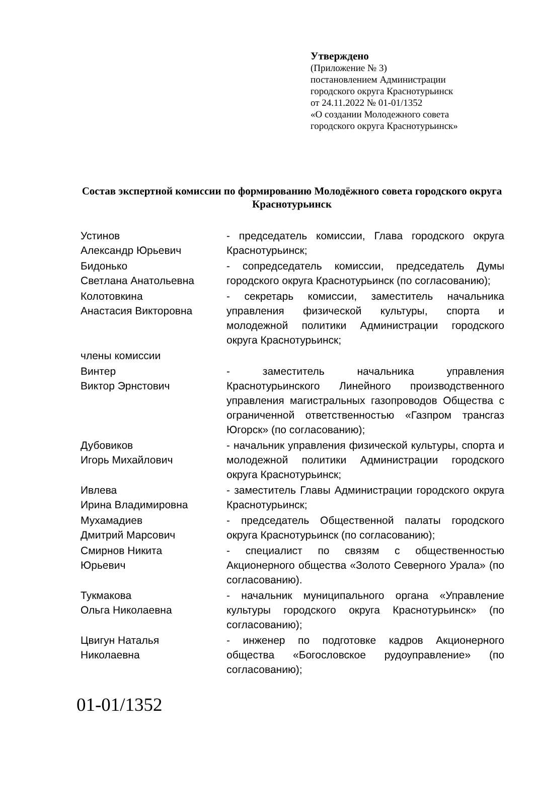Утверждено
(Приложение № 3)
постановлением Администрации
городского округа Краснотурьинск
от 24.11.2022 № 01-01/1352
«О создании Молодежного совета
городского округа Краснотурьинск»
Состав экспертной комиссии по формированию Молодёжного совета городского округа Краснотурьинск
| Устинов Александр Юрьевич | - председатель комиссии, Глава городского округа Краснотурьинск; |
| Бидонько Светлана Анатольевна | - сопредседатель комиссии, председатель Думы городского округа Краснотурьинск (по согласованию); |
| Колотовкина Анастасия Викторовна | - секретарь комиссии, заместитель начальника управления физической культуры, спорта и молодежной политики Администрации городского округа Краснотурьинск; |
| члены комиссии | |
| Винтер Виктор Эрнстович | - заместитель начальника управления Краснотурьинского Линейного производственного управления магистральных газопроводов Общества с ограниченной ответственностью «Газпром трансгаз Югорск» (по согласованию); |
| Дубовиков Игорь Михайлович | - начальник управления физической культуры, спорта и молодежной политики Администрации городского округа Краснотурьинск; |
| Ивлева Ирина Владимировна | - заместитель Главы Администрации городского округа Краснотурьинск; |
| Мухамадиев Дмитрий Марсович | - председатель Общественной палаты городского округа Краснотурьинск (по согласованию); |
| Смирнов Никита Юрьевич | - специалист по связям с общественностью Акционерного общества «Золото Северного Урала» (по согласованию). |
| Тукмакова Ольга Николаевна | - начальник муниципального органа «Управление культуры городского округа Краснотурьинск» (по согласованию); |
| Цвигун Наталья Николаевна | - инженер по подготовке кадров Акционерного общества «Богословское рудоуправление» (по согласованию); |
01-01/1352